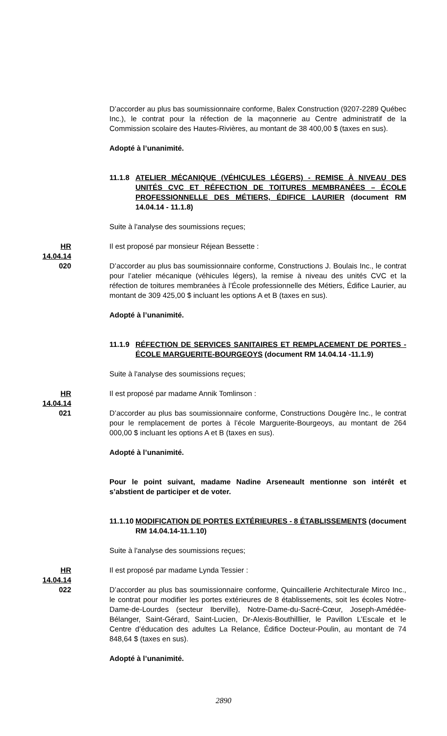D’accorder au plus bas soumissionnaire conforme, Balex Construction (9207-2289 Québec Inc.), le contrat pour la réfection de la maçonnerie au Centre administratif de la Commission scolaire des Hautes-Rivières, au montant de 38 400,00 $ (taxes en sus).
Adopté à l’unanimité.
11.1.8
ATELIER MÉCANIQUE (VÉHICULES LÉGERS) - REMISE À NIVEAU DES UNITÉS CVC ET RÉFECTION DE TOITURES MEMBRANÉES – ÉCOLE PROFESSIONNELLE DES MÉTIERS, ÉDIFICE LAURIER (document RM 14.04.14 - 11.1.8)
Suite à l'analyse des soumissions reçues;
HR 14.04.14
020
Il est proposé par monsieur Réjean Bessette :
D’accorder au plus bas soumissionnaire conforme, Constructions J. Boulais Inc., le contrat pour l’atelier mécanique (véhicules légers), la remise à niveau des unités CVC et la réfection de toitures membranées à l’École professionnelle des Métiers, Édifice Laurier, au montant de 309 425,00 $ incluant les options A et B (taxes en sus).
Adopté à l’unanimité.
11.1.9
RÉFECTION DE SERVICES SANITAIRES ET REMPLACEMENT DE PORTES - ÉCOLE MARGUERITE-BOURGEOYS (document RM 14.04.14 -11.1.9)
Suite à l'analyse des soumissions reçues;
HR 14.04.14
021
Il est proposé par madame Annik Tomlinson :
D’accorder au plus bas soumissionnaire conforme, Constructions Dougère Inc., le contrat pour le remplacement de portes à l’école Marguerite-Bourgeoys, au montant de 264 000,00 $ incluant les options A et B (taxes en sus).
Adopté à l’unanimité.
Pour le point suivant, madame Nadine Arseneault mentionne son intérêt et s’abstient de participer et de voter.
11.1.10
MODIFICATION DE PORTES EXTÉRIEURES - 8 ÉTABLISSEMENTS (document RM 14.04.14-11.1.10)
Suite à l'analyse des soumissions reçues;
HR 14.04.14
022
Il est proposé par madame Lynda Tessier :
D’accorder au plus bas soumissionnaire conforme, Quincaillerie Architecturale Mirco Inc., le contrat pour modifier les portes extérieures de 8 établissements, soit les écoles Notre-Dame-de-Lourdes (secteur Iberville), Notre-Dame-du-Sacré-Cœur, Joseph-Amédée-Bélanger, Saint-Gérard, Saint-Lucien, Dr-Alexis-Bouthilllier, le Pavillon L’Escale et le Centre d’éducation des adultes La Relance, Édifice Docteur-Poulin, au montant de 74 848,64 $ (taxes en sus).
Adopté à l’unanimité.
2890